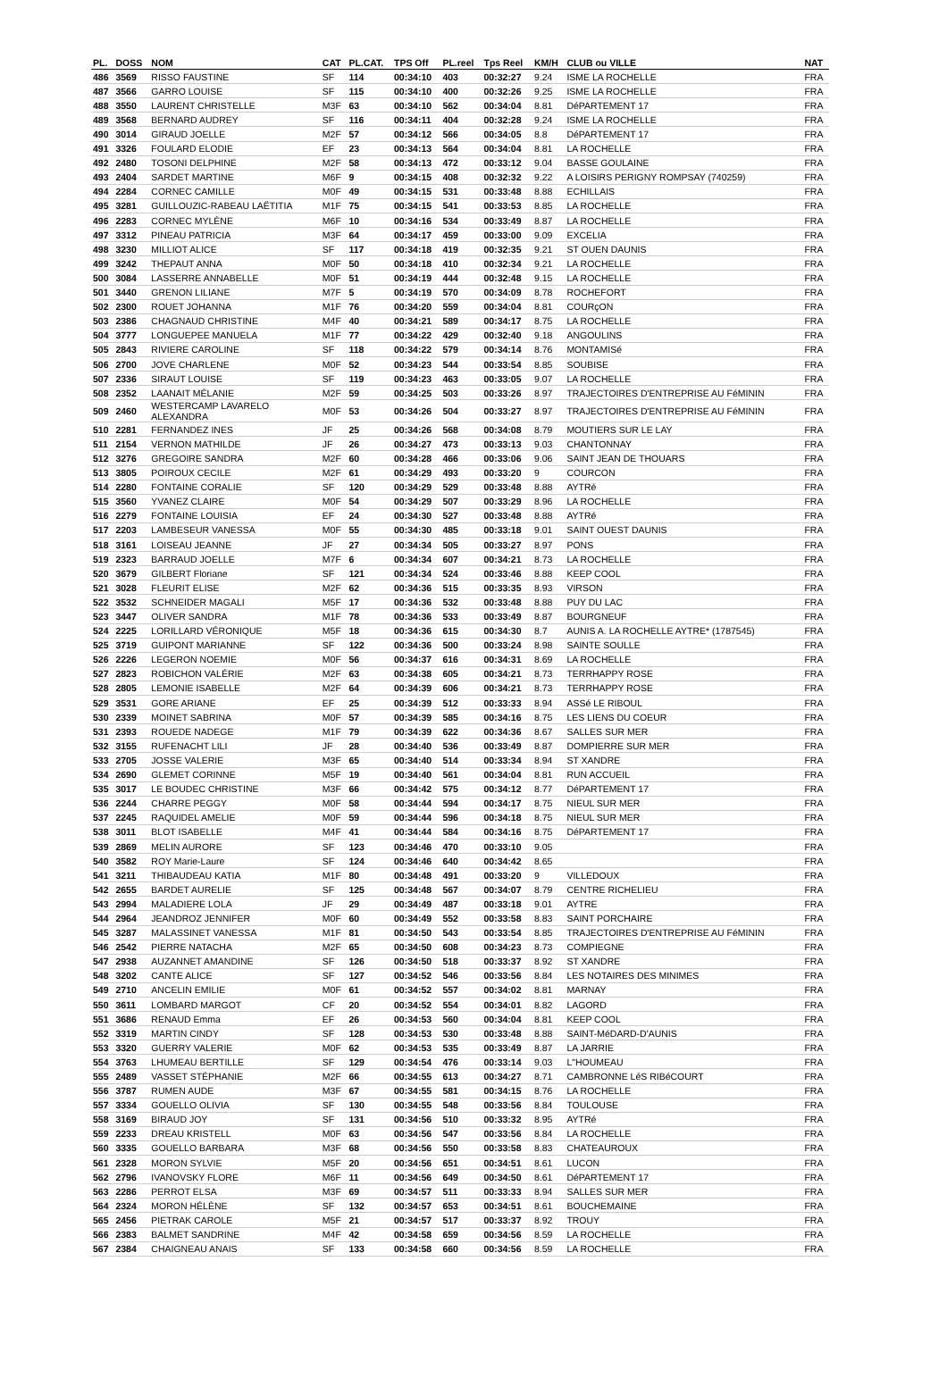| PL. | DOSS | NOM | CAT | PL.CAT. | TPS Off | PL.reel | Tps Reel | KM/H | CLUB ou VILLE | NAT |
| --- | --- | --- | --- | --- | --- | --- | --- | --- | --- | --- |
| 486 | 3569 | RISSO FAUSTINE | SF | 114 | 00:34:10 | 403 | 00:32:27 | 9.24 | ISME LA ROCHELLE | FRA |
| 487 | 3566 | GARRO LOUISE | SF | 115 | 00:34:10 | 400 | 00:32:26 | 9.25 | ISME LA ROCHELLE | FRA |
| 488 | 3550 | LAURENT CHRISTELLE | M3F | 63 | 00:34:10 | 562 | 00:34:04 | 8.81 | DéPARTEMENT 17 | FRA |
| 489 | 3568 | BERNARD AUDREY | SF | 116 | 00:34:11 | 404 | 00:32:28 | 9.24 | ISME LA ROCHELLE | FRA |
| 490 | 3014 | GIRAUD JOELLE | M2F | 57 | 00:34:12 | 566 | 00:34:05 | 8.8 | DéPARTEMENT 17 | FRA |
| 491 | 3326 | FOULARD ELODIE | EF | 23 | 00:34:13 | 564 | 00:34:04 | 8.81 | LA ROCHELLE | FRA |
| 492 | 2480 | TOSONI DELPHINE | M2F | 58 | 00:34:13 | 472 | 00:33:12 | 9.04 | BASSE GOULAINE | FRA |
| 493 | 2404 | SARDET MARTINE | M6F | 9 | 00:34:15 | 408 | 00:32:32 | 9.22 | A LOISIRS PERIGNY ROMPSAY (740259) | FRA |
| 494 | 2284 | CORNEC CAMILLE | M0F | 49 | 00:34:15 | 531 | 00:33:48 | 8.88 | ECHILLAIS | FRA |
| 495 | 3281 | GUILLOUZIC-RABEAU LAËTITIA | M1F | 75 | 00:34:15 | 541 | 00:33:53 | 8.85 | LA ROCHELLE | FRA |
| 496 | 2283 | CORNEC MYLÈNE | M6F | 10 | 00:34:16 | 534 | 00:33:49 | 8.87 | LA ROCHELLE | FRA |
| 497 | 3312 | PINEAU PATRICIA | M3F | 64 | 00:34:17 | 459 | 00:33:00 | 9.09 | EXCELIA | FRA |
| 498 | 3230 | MILLIOT ALICE | SF | 117 | 00:34:18 | 419 | 00:32:35 | 9.21 | ST OUEN DAUNIS | FRA |
| 499 | 3242 | THEPAUT ANNA | M0F | 50 | 00:34:18 | 410 | 00:32:34 | 9.21 | LA ROCHELLE | FRA |
| 500 | 3084 | LASSERRE ANNABELLE | M0F | 51 | 00:34:19 | 444 | 00:32:48 | 9.15 | LA ROCHELLE | FRA |
| 501 | 3440 | GRENON LILIANE | M7F | 5 | 00:34:19 | 570 | 00:34:09 | 8.78 | ROCHEFORT | FRA |
| 502 | 2300 | ROUET JOHANNA | M1F | 76 | 00:34:20 | 559 | 00:34:04 | 8.81 | COURçON | FRA |
| 503 | 2386 | CHAGNAUD CHRISTINE | M4F | 40 | 00:34:21 | 589 | 00:34:17 | 8.75 | LA ROCHELLE | FRA |
| 504 | 3777 | LONGUEPEE MANUELA | M1F | 77 | 00:34:22 | 429 | 00:32:40 | 9.18 | ANGOULINS | FRA |
| 505 | 2843 | RIVIERE CAROLINE | SF | 118 | 00:34:22 | 579 | 00:34:14 | 8.76 | MONTAMISé | FRA |
| 506 | 2700 | JOVE CHARLENE | M0F | 52 | 00:34:23 | 544 | 00:33:54 | 8.85 | SOUBISE | FRA |
| 507 | 2336 | SIRAUT LOUISE | SF | 119 | 00:34:23 | 463 | 00:33:05 | 9.07 | LA ROCHELLE | FRA |
| 508 | 2352 | LAANAIT MÉLANIE | M2F | 59 | 00:34:25 | 503 | 00:33:26 | 8.97 | TRAJECTOIRES D'ENTREPRISE AU FéMININ | FRA |
| 509 | 2460 | WESTERCAMP LAVARELO ALEXANDRA | M0F | 53 | 00:34:26 | 504 | 00:33:27 | 8.97 | TRAJECTOIRES D'ENTREPRISE AU FéMININ | FRA |
| 510 | 2281 | FERNANDEZ INES | JF | 25 | 00:34:26 | 568 | 00:34:08 | 8.79 | MOUTIERS SUR LE LAY | FRA |
| 511 | 2154 | VERNON MATHILDE | JF | 26 | 00:34:27 | 473 | 00:33:13 | 9.03 | CHANTONNAY | FRA |
| 512 | 3276 | GREGOIRE SANDRA | M2F | 60 | 00:34:28 | 466 | 00:33:06 | 9.06 | SAINT JEAN DE THOUARS | FRA |
| 513 | 3805 | POIROUX CECILE | M2F | 61 | 00:34:29 | 493 | 00:33:20 | 9 | COURCON | FRA |
| 514 | 2280 | FONTAINE CORALIE | SF | 120 | 00:34:29 | 529 | 00:33:48 | 8.88 | AYTRé | FRA |
| 515 | 3560 | YVANEZ CLAIRE | M0F | 54 | 00:34:29 | 507 | 00:33:29 | 8.96 | LA ROCHELLE | FRA |
| 516 | 2279 | FONTAINE LOUISIA | EF | 24 | 00:34:30 | 527 | 00:33:48 | 8.88 | AYTRé | FRA |
| 517 | 2203 | LAMBESEUR VANESSA | M0F | 55 | 00:34:30 | 485 | 00:33:18 | 9.01 | SAINT OUEST DAUNIS | FRA |
| 518 | 3161 | LOISEAU JEANNE | JF | 27 | 00:34:34 | 505 | 00:33:27 | 8.97 | PONS | FRA |
| 519 | 2323 | BARRAUD JOELLE | M7F | 6 | 00:34:34 | 607 | 00:34:21 | 8.73 | LA ROCHELLE | FRA |
| 520 | 3679 | GILBERT Floriane | SF | 121 | 00:34:34 | 524 | 00:33:46 | 8.88 | KEEP COOL | FRA |
| 521 | 3028 | FLEURIT ELISE | M2F | 62 | 00:34:36 | 515 | 00:33:35 | 8.93 | VIRSON | FRA |
| 522 | 3532 | SCHNEIDER MAGALI | M5F | 17 | 00:34:36 | 532 | 00:33:48 | 8.88 | PUY DU LAC | FRA |
| 523 | 3447 | OLIVER SANDRA | M1F | 78 | 00:34:36 | 533 | 00:33:49 | 8.87 | BOURGNEUF | FRA |
| 524 | 2225 | LORILLARD VÉRONIQUE | M5F | 18 | 00:34:36 | 615 | 00:34:30 | 8.7 | AUNIS A. LA ROCHELLE AYTRE* (1787545) | FRA |
| 525 | 3719 | GUIPONT MARIANNE | SF | 122 | 00:34:36 | 500 | 00:33:24 | 8.98 | SAINTE SOULLE | FRA |
| 526 | 2226 | LEGERON NOEMIE | M0F | 56 | 00:34:37 | 616 | 00:34:31 | 8.69 | LA ROCHELLE | FRA |
| 527 | 2823 | ROBICHON VALÉRIE | M2F | 63 | 00:34:38 | 605 | 00:34:21 | 8.73 | TERRHAPPY ROSE | FRA |
| 528 | 2805 | LEMONIE ISABELLE | M2F | 64 | 00:34:39 | 606 | 00:34:21 | 8.73 | TERRHAPPY ROSE | FRA |
| 529 | 3531 | GORE ARIANE | EF | 25 | 00:34:39 | 512 | 00:33:33 | 8.94 | ASSé LE RIBOUL | FRA |
| 530 | 2339 | MOINET SABRINA | M0F | 57 | 00:34:39 | 585 | 00:34:16 | 8.75 | LES LIENS DU COEUR | FRA |
| 531 | 2393 | ROUEDE NADEGE | M1F | 79 | 00:34:39 | 622 | 00:34:36 | 8.67 | SALLES SUR MER | FRA |
| 532 | 3155 | RUFENACHT LILI | JF | 28 | 00:34:40 | 536 | 00:33:49 | 8.87 | DOMPIERRE SUR MER | FRA |
| 533 | 2705 | JOSSE VALERIE | M3F | 65 | 00:34:40 | 514 | 00:33:34 | 8.94 | ST XANDRE | FRA |
| 534 | 2690 | GLEMET CORINNE | M5F | 19 | 00:34:40 | 561 | 00:34:04 | 8.81 | RUN ACCUEIL | FRA |
| 535 | 3017 | LE BOUDEC CHRISTINE | M3F | 66 | 00:34:42 | 575 | 00:34:12 | 8.77 | DéPARTEMENT 17 | FRA |
| 536 | 2244 | CHARRE PEGGY | M0F | 58 | 00:34:44 | 594 | 00:34:17 | 8.75 | NIEUL SUR MER | FRA |
| 537 | 2245 | RAQUIDEL AMELIE | M0F | 59 | 00:34:44 | 596 | 00:34:18 | 8.75 | NIEUL SUR MER | FRA |
| 538 | 3011 | BLOT ISABELLE | M4F | 41 | 00:34:44 | 584 | 00:34:16 | 8.75 | DéPARTEMENT 17 | FRA |
| 539 | 2869 | MELIN AURORE | SF | 123 | 00:34:46 | 470 | 00:33:10 | 9.05 | | FRA |
| 540 | 3582 | ROY Marie-Laure | SF | 124 | 00:34:46 | 640 | 00:34:42 | 8.65 | | FRA |
| 541 | 3211 | THIBAUDEAU KATIA | M1F | 80 | 00:34:48 | 491 | 00:33:20 | 9 | VILLEDOUX | FRA |
| 542 | 2655 | BARDET AURELIE | SF | 125 | 00:34:48 | 567 | 00:34:07 | 8.79 | CENTRE RICHELIEU | FRA |
| 543 | 2994 | MALADIERE LOLA | JF | 29 | 00:34:49 | 487 | 00:33:18 | 9.01 | AYTRE | FRA |
| 544 | 2964 | JEANDROZ JENNIFER | M0F | 60 | 00:34:49 | 552 | 00:33:58 | 8.83 | SAINT PORCHAIRE | FRA |
| 545 | 3287 | MALASSINET VANESSA | M1F | 81 | 00:34:50 | 543 | 00:33:54 | 8.85 | TRAJECTOIRES D'ENTREPRISE AU FéMININ | FRA |
| 546 | 2542 | PIERRE NATACHA | M2F | 65 | 00:34:50 | 608 | 00:34:23 | 8.73 | COMPIEGNE | FRA |
| 547 | 2938 | AUZANNET AMANDINE | SF | 126 | 00:34:50 | 518 | 00:33:37 | 8.92 | ST XANDRE | FRA |
| 548 | 3202 | CANTE ALICE | SF | 127 | 00:34:52 | 546 | 00:33:56 | 8.84 | LES NOTAIRES DES MINIMES | FRA |
| 549 | 2710 | ANCELIN EMILIE | M0F | 61 | 00:34:52 | 557 | 00:34:02 | 8.81 | MARNAY | FRA |
| 550 | 3611 | LOMBARD MARGOT | CF | 20 | 00:34:52 | 554 | 00:34:01 | 8.82 | LAGORD | FRA |
| 551 | 3686 | RENAUD Emma | EF | 26 | 00:34:53 | 560 | 00:34:04 | 8.81 | KEEP COOL | FRA |
| 552 | 3319 | MARTIN CINDY | SF | 128 | 00:34:53 | 530 | 00:33:48 | 8.88 | SAINT-MéDARD-D'AUNIS | FRA |
| 553 | 3320 | GUERRY VALERIE | M0F | 62 | 00:34:53 | 535 | 00:33:49 | 8.87 | LA JARRIE | FRA |
| 554 | 3763 | LHUMEAU BERTILLE | SF | 129 | 00:34:54 | 476 | 00:33:14 | 9.03 | L"HOUMEAU | FRA |
| 555 | 2489 | VASSET STÉPHANIE | M2F | 66 | 00:34:55 | 613 | 00:34:27 | 8.71 | CAMBRONNE LéS RIBéCOURT | FRA |
| 556 | 3787 | RUMEN AUDE | M3F | 67 | 00:34:55 | 581 | 00:34:15 | 8.76 | LA ROCHELLE | FRA |
| 557 | 3334 | GOUELLO OLIVIA | SF | 130 | 00:34:55 | 548 | 00:33:56 | 8.84 | TOULOUSE | FRA |
| 558 | 3169 | BIRAUD JOY | SF | 131 | 00:34:56 | 510 | 00:33:32 | 8.95 | AYTRé | FRA |
| 559 | 2233 | DREAU KRISTELL | M0F | 63 | 00:34:56 | 547 | 00:33:56 | 8.84 | LA ROCHELLE | FRA |
| 560 | 3335 | GOUELLO BARBARA | M3F | 68 | 00:34:56 | 550 | 00:33:58 | 8.83 | CHATEAUROUX | FRA |
| 561 | 2328 | MORON SYLVIE | M5F | 20 | 00:34:56 | 651 | 00:34:51 | 8.61 | LUCON | FRA |
| 562 | 2796 | IVANOVSKY FLORE | M6F | 11 | 00:34:56 | 649 | 00:34:50 | 8.61 | DéPARTEMENT 17 | FRA |
| 563 | 2286 | PERROT ELSA | M3F | 69 | 00:34:57 | 511 | 00:33:33 | 8.94 | SALLES SUR MER | FRA |
| 564 | 2324 | MORON HÉLÈNE | SF | 132 | 00:34:57 | 653 | 00:34:51 | 8.61 | BOUCHEMAINE | FRA |
| 565 | 2456 | PIETRAK CAROLE | M5F | 21 | 00:34:57 | 517 | 00:33:37 | 8.92 | TROUY | FRA |
| 566 | 2383 | BALMET SANDRINE | M4F | 42 | 00:34:58 | 659 | 00:34:56 | 8.59 | LA ROCHELLE | FRA |
| 567 | 2384 | CHAIGNEAU ANAIS | SF | 133 | 00:34:58 | 660 | 00:34:56 | 8.59 | LA ROCHELLE | FRA |